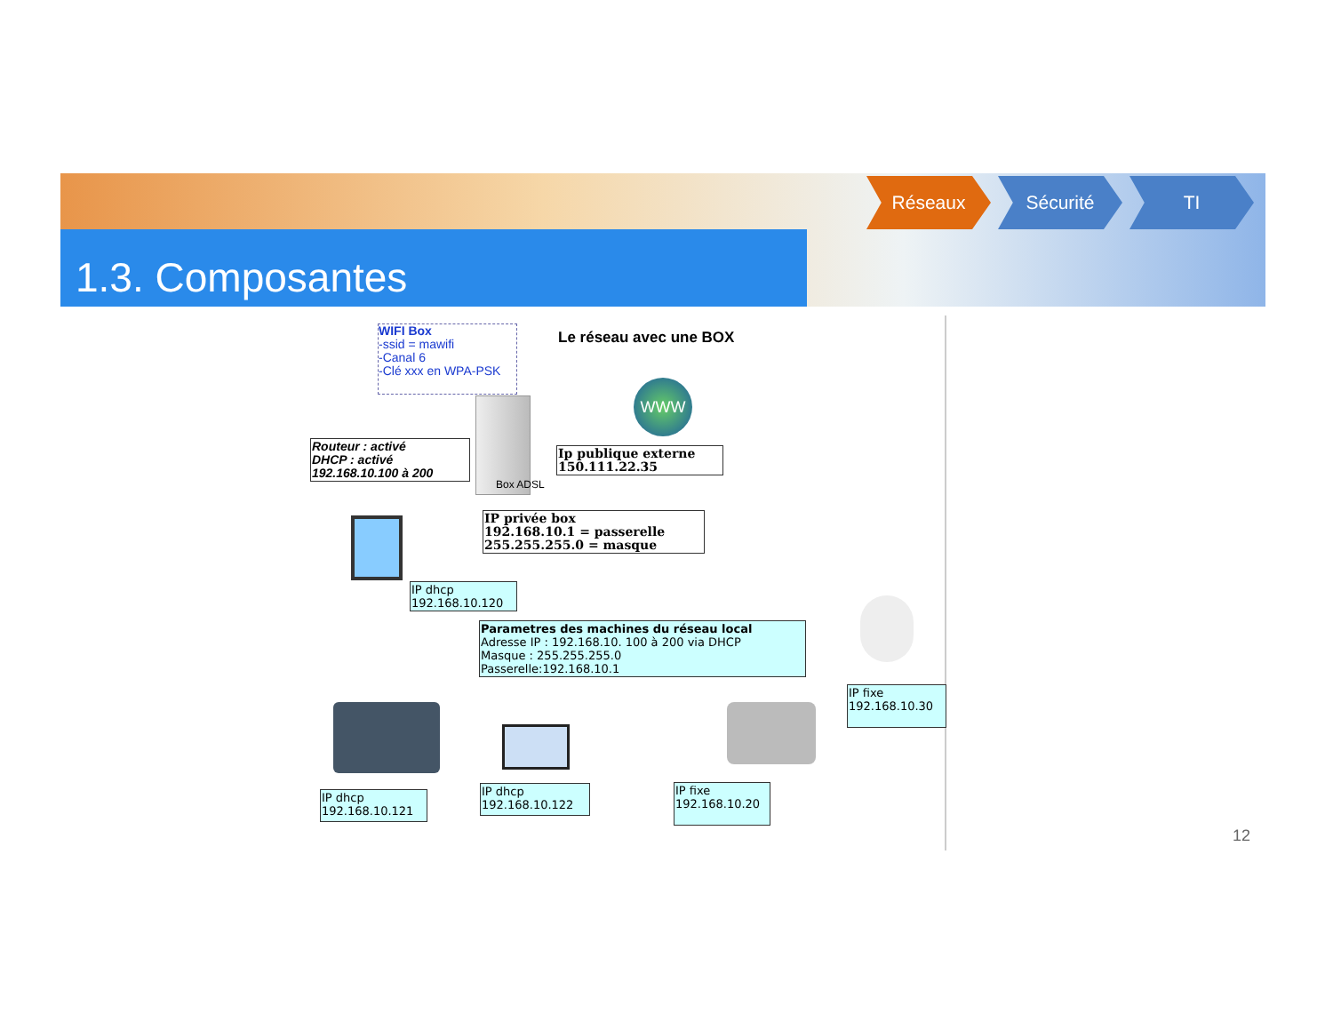1.3. Composantes
Réseaux Sécurité TI
WIFI Box
-ssid = mawifi
-Canal 6
-Clé xxx en WPA-PSK
Le réseau avec une BOX
WWW
Box ADSL
Routeur : activé
DHCP : activé
192.168.10.100 à 200
Ip publique externe
150.111.22.35
IP privée box
192.168.10.1 = passerelle
255.255.255.0 = masque
IP dhcp
192.168.10.120
Parametres des machines du réseau local
Adresse IP : 192.168.10. 100 à 200 via DHCP
Masque : 255.255.255.0
Passerelle:192.168.10.1
IP fixe
192.168.10.30
IP dhcp
192.168.10.121
IP dhcp
192.168.10.122
IP fixe
192.168.10.20
12